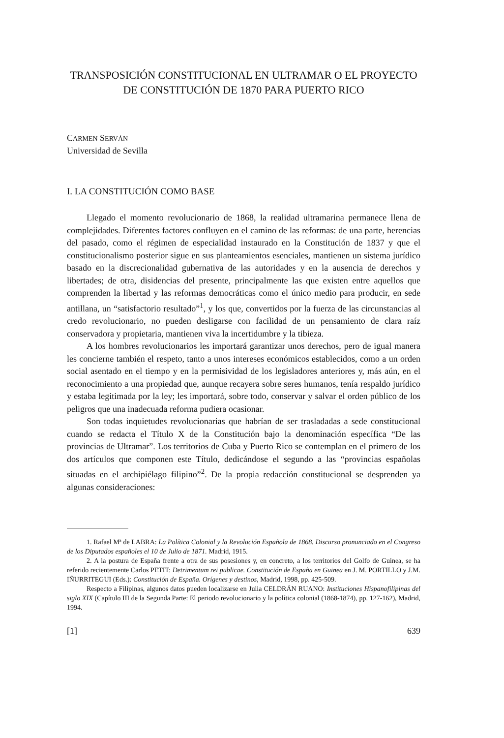TRANSPOSICIÓN CONSTITUCIONAL EN ULTRAMAR O EL PROYECTO DE CONSTITUCIÓN DE 1870 PARA PUERTO RICO
CARMEN SERVÁN
Universidad de Sevilla
I. LA CONSTITUCIÓN COMO BASE
Llegado el momento revolucionario de 1868, la realidad ultramarina permanece llena de complejidades. Diferentes factores confluyen en el camino de las reformas: de una parte, herencias del pasado, como el régimen de especialidad instaurado en la Constitución de 1837 y que el constitucionalismo posterior sigue en sus planteamientos esenciales, mantienen un sistema jurídico basado en la discrecionalidad gubernativa de las autoridades y en la ausencia de derechos y libertades; de otra, disidencias del presente, principalmente las que existen entre aquellos que comprenden la libertad y las reformas democráticas como el único medio para producir, en sede antillana, un “satisfactorio resultado”<sup>1</sup>, y los que, convertidos por la fuerza de las circunstancias al credo revolucionario, no pueden desligarse con facilidad de un pensamiento de clara raíz conservadora y propietaria, mantienen viva la incertidumbre y la tibieza.
A los hombres revolucionarios les importará garantizar unos derechos, pero de igual manera les concierne también el respeto, tanto a unos intereses económicos establecidos, como a un orden social asentado en el tiempo y en la permisividad de los legisladores anteriores y, más aún, en el reconocimiento a una propiedad que, aunque recayera sobre seres humanos, tenía respaldo jurídico y estaba legitimada por la ley; les importará, sobre todo, conservar y salvar el orden público de los peligros que una inadecuada reforma pudiera ocasionar.
Son todas inquietudes revolucionarias que habrían de ser trasladadas a sede constitucional cuando se redacta el Título X de la Constitución bajo la denominación específica “De las provincias de Ultramar”. Los territorios de Cuba y Puerto Rico se contemplan en el primero de los dos artículos que componen este Título, dedicándose el segundo a las “provincias españolas situadas en el archipiélago filipino”<sup>2</sup>. De la propia redacción constitucional se desprenden ya algunas consideraciones:
1. Rafael Mª de LABRA: La Política Colonial y la Revolución Española de 1868. Discurso pronunciado en el Congreso de los Diputados españoles el 10 de Julio de 1871. Madrid, 1915.
2. A la postura de España frente a otra de sus posesiones y, en concreto, a los territorios del Golfo de Guinea, se ha referido recientemente Carlos PETIT: Detrimentum rei publicae. Constitución de España en Guinea en J. M. PORTILLO y J.M. IÑURRITEGUI (Eds.): Constitución de España. Orígenes y destinos, Madrid, 1998, pp. 425-509.
Respecto a Filipinas, algunos datos pueden localizarse en Julia CELDRÁN RUANO: Instituciones Hispanofilipinas del siglo XIX (Capítulo III de la Segunda Parte: El periodo revolucionario y la política colonial (1868-1874), pp. 127-162), Madrid, 1994.
[1] 639